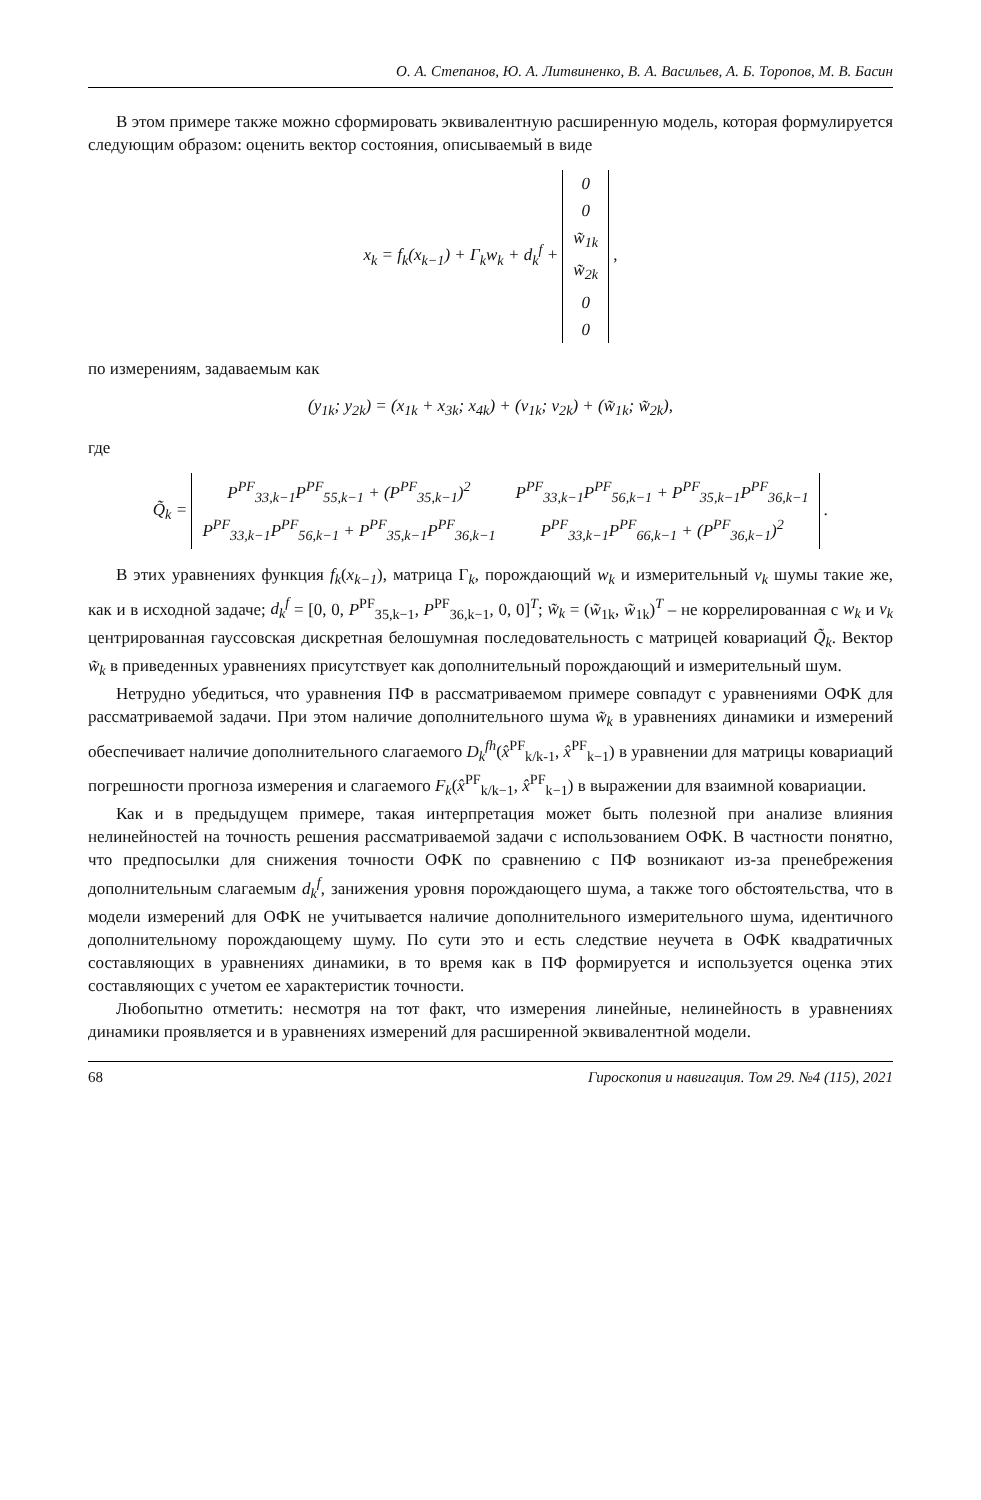О. А. Степанов, Ю. А. Литвиненко, В. А. Васильев, А. Б. Торопов, М. В. Басин
В этом примере также можно сформировать эквивалентную расширенную модель, которая формулируется следующим образом: оценить вектор состояния, описываемый в виде
x<sub>k</sub> = f<sub>k</sub>(x<sub>k−1</sub>) + Γ<sub>k</sub>w<sub>k</sub> + d<sub>k</sub><sup>f</sup> +
| 0 |
| 0 |
| w̃<sub>1k</sub> |
| w̃<sub>2k</sub> |
| 0 |
| 0 |
,
по измерениям, задаваемым как
(y<sub>1k</sub>; y<sub>2k</sub>) = (x<sub>1k</sub> + x<sub>3k</sub>; x<sub>4k</sub>) + (v<sub>1k</sub>; v<sub>2k</sub>) + (w̃<sub>1k</sub>; w̃<sub>2k</sub>),
где
Q̃<sub>k</sub> =
| P<sup>PF</sup><sub>33,k−1</sub>P<sup>PF</sup><sub>55,k−1</sub> + (P<sup>PF</sup><sub>35,k−1</sub>)<sup>2</sup> | P<sup>PF</sup><sub>33,k−1</sub>P<sup>PF</sup><sub>56,k−1</sub> + P<sup>PF</sup><sub>35,k−1</sub>P<sup>PF</sup><sub>36,k−1</sub> |
| P<sup>PF</sup><sub>33,k−1</sub>P<sup>PF</sup><sub>56,k−1</sub> + P<sup>PF</sup><sub>35,k−1</sub>P<sup>PF</sup><sub>36,k−1</sub> | P<sup>PF</sup><sub>33,k−1</sub>P<sup>PF</sup><sub>66,k−1</sub> + (P<sup>PF</sup><sub>36,k−1</sub>)<sup>2</sup> |
.
В этих уравнениях функция f<sub>k</sub>(x<sub>k−1</sub>), матрица Γ<sub>k</sub>, порождающий w<sub>k</sub> и измерительный v<sub>k</sub> шумы такие же, как и в исходной задаче; d<sub>k</sub><sup>f</sup> = [0, 0, P<sup>PF</sup><sub>35,k−1</sub>, P<sup>PF</sup><sub>36,k−1</sub>, 0, 0]<sup>T</sup>; w̃<sub>k</sub> = (w̃<sub>1k</sub>, w̃<sub>1k</sub>)<sup>T</sup> – не коррелированная с w<sub>k</sub> и v<sub>k</sub> центрированная гауссовская дискретная белошумная последовательность с матрицей ковариаций Q̃<sub>k</sub>. Вектор w̃<sub>k</sub> в приведенных уравнениях присутствует как дополнительный порождающий и измерительный шум.
Нетрудно убедиться, что уравнения ПФ в рассматриваемом примере совпадут с уравнениями ОФК для рассматриваемой задачи. При этом наличие дополнительного шума w̃<sub>k</sub> в уравнениях динамики и измерений обеспечивает наличие дополнительного слагаемого D<sub>k</sub><sup>fh</sup>(x̂<sup>PF</sup><sub>k/k-1</sub>, x̂<sup>PF</sup><sub>k−1</sub>) в уравнении для матрицы ковариаций погрешности прогноза измерения и слагаемого F<sub>k</sub>(x̂<sup>PF</sup><sub>k/k−1</sub>, x̂<sup>PF</sup><sub>k−1</sub>) в выражении для взаимной ковариации.
Как и в предыдущем примере, такая интерпретация может быть полезной при анализе влияния нелинейностей на точность решения рассматриваемой задачи с использованием ОФК. В частности понятно, что предпосылки для снижения точности ОФК по сравнению с ПФ возникают из-за пренебрежения дополнительным слагаемым d<sub>k</sub><sup>f</sup>, занижения уровня порождающего шума, а также того обстоятельства, что в модели измерений для ОФК не учитывается наличие дополнительного измерительного шума, идентичного дополнительному порождающему шуму. По сути это и есть следствие неучета в ОФК квадратичных составляющих в уравнениях динамики, в то время как в ПФ формируется и используется оценка этих составляющих с учетом ее характеристик точности.
Любопытно отметить: несмотря на тот факт, что измерения линейные, нелинейность в уравнениях динамики проявляется и в уравнениях измерений для расширенной эквивалентной модели.
68 Гироскопия и навигация. Том 29. №4 (115), 2021